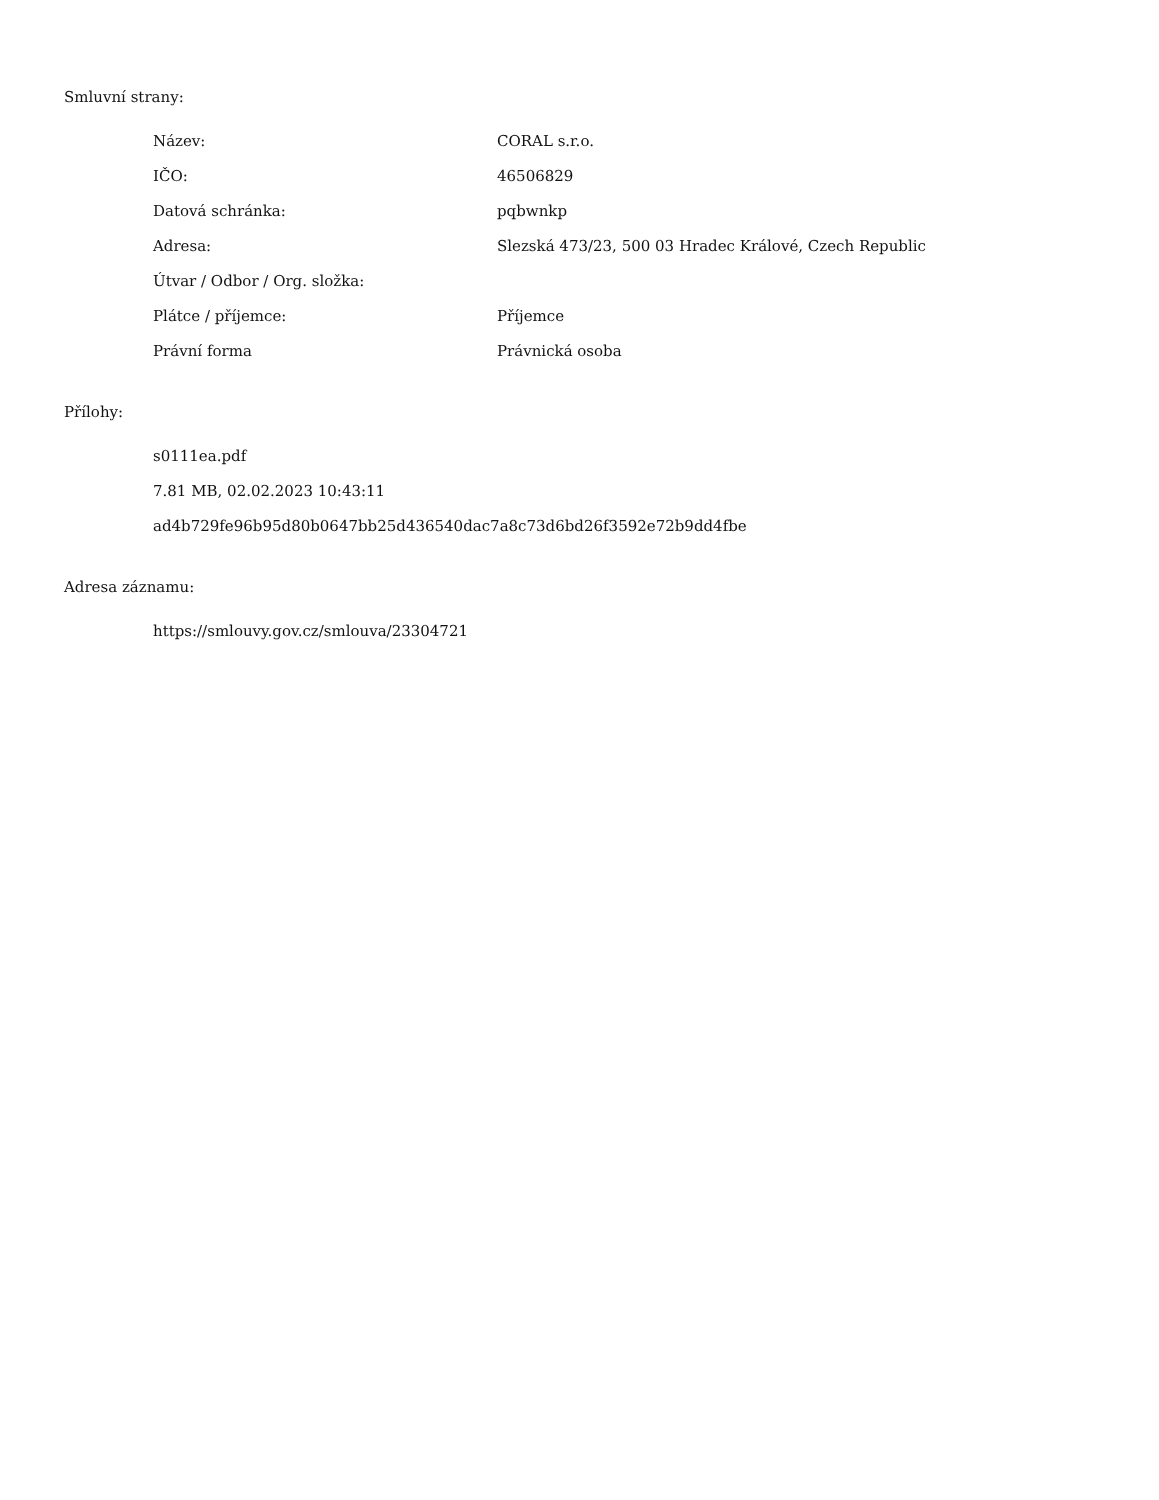Smluvní strany:
| Název: | CORAL s.r.o. |
| IČO: | 46506829 |
| Datová schránka: | pqbwnkp |
| Adresa: | Slezská 473/23, 500 03 Hradec Králové, Czech Republic |
| Útvar / Odbor / Org. složka: | |
| Plátce / příjemce: | Příjemce |
| Právní forma | Právnická osoba |
Přílohy:
s0111ea.pdf
7.81 MB, 02.02.2023 10:43:11
ad4b729fe96b95d80b0647bb25d436540dac7a8c73d6bd26f3592e72b9dd4fbe
Adresa záznamu:
https://smlouvy.gov.cz/smlouva/23304721